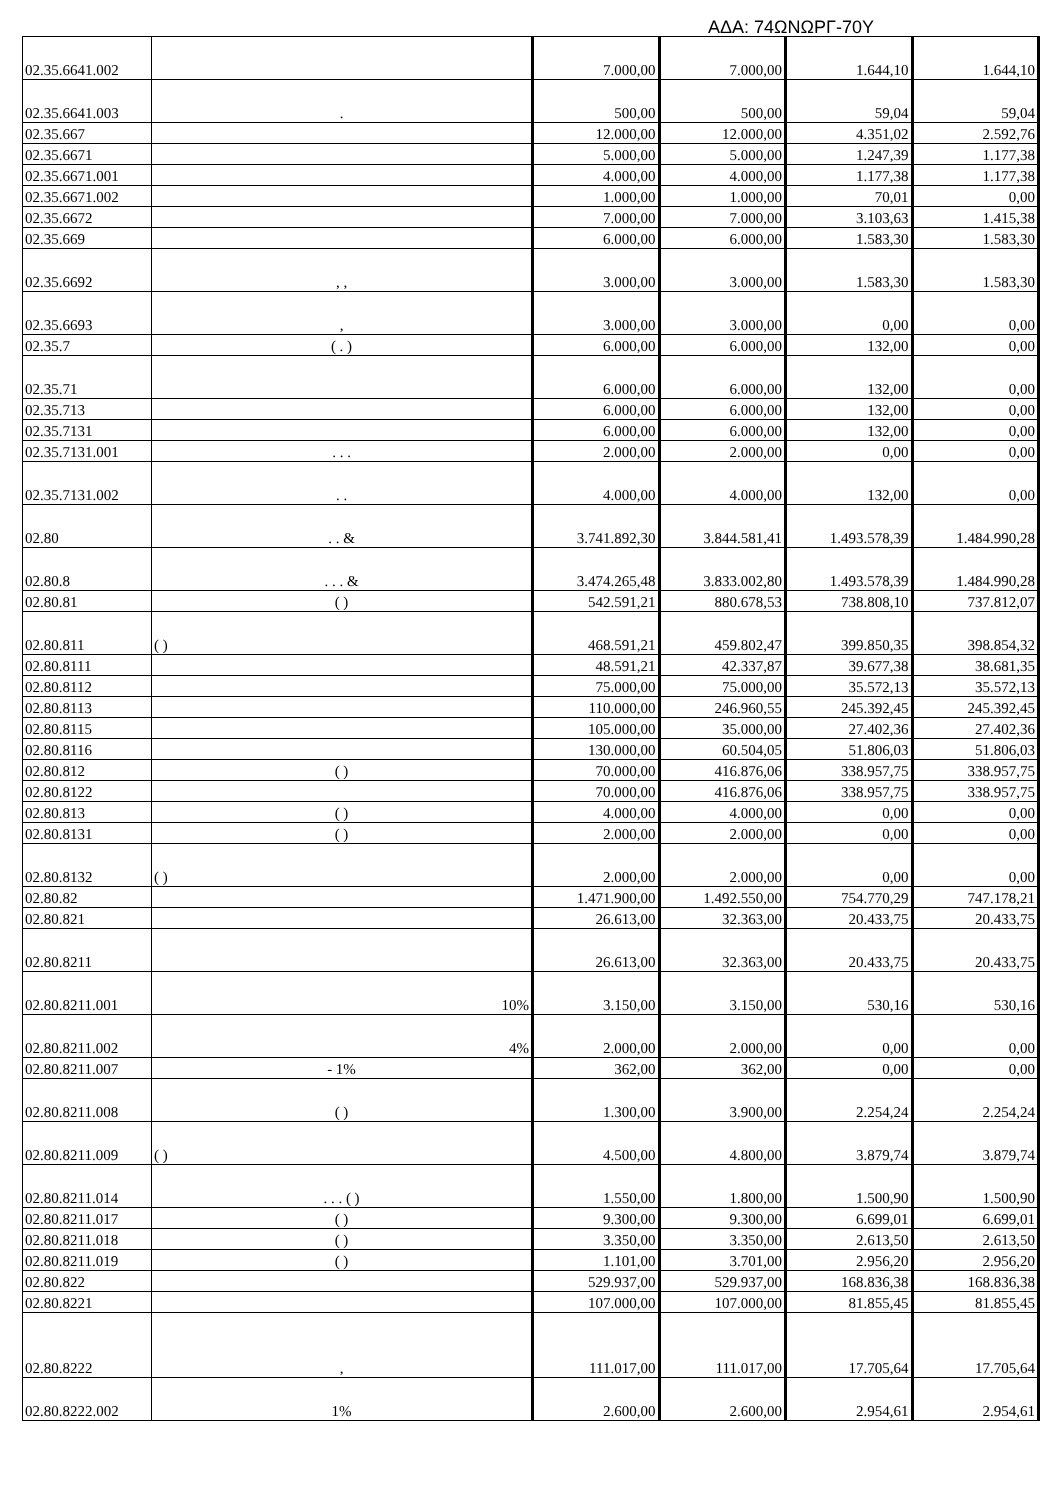ΑΔΑ: 74ΩΝΩΡΓ-70Υ
| 02.35.6641.002 | | 7.000,00 | 7.000,00 | 1.644,10 | 1.644,10 |
| 02.35.6641.003 | . | 500,00 | 500,00 | 59,04 | 59,04 |
| 02.35.667 | | 12.000,00 | 12.000,00 | 4.351,02 | 2.592,76 |
| 02.35.6671 | | 5.000,00 | 5.000,00 | 1.247,39 | 1.177,38 |
| 02.35.6671.001 | | 4.000,00 | 4.000,00 | 1.177,38 | 1.177,38 |
| 02.35.6671.002 | | 1.000,00 | 1.000,00 | 70,01 | 0,00 |
| 02.35.6672 | | 7.000,00 | 7.000,00 | 3.103,63 | 1.415,38 |
| 02.35.669 | | 6.000,00 | 6.000,00 | 1.583,30 | 1.583,30 |
| 02.35.6692 | , , | 3.000,00 | 3.000,00 | 1.583,30 | 1.583,30 |
| 02.35.6693 | , | 3.000,00 | 3.000,00 | 0,00 | 0,00 |
| 02.35.7 | ( . ) | 6.000,00 | 6.000,00 | 132,00 | 0,00 |
| 02.35.71 | | 6.000,00 | 6.000,00 | 132,00 | 0,00 |
| 02.35.713 | | 6.000,00 | 6.000,00 | 132,00 | 0,00 |
| 02.35.7131 | | 6.000,00 | 6.000,00 | 132,00 | 0,00 |
| 02.35.7131.001 | . . . | 2.000,00 | 2.000,00 | 0,00 | 0,00 |
| 02.35.7131.002 | . . | 4.000,00 | 4.000,00 | 132,00 | 0,00 |
| 02.80 | . . & | 3.741.892,30 | 3.844.581,41 | 1.493.578,39 | 1.484.990,28 |
| 02.80.8 | . . . & | 3.474.265,48 | 3.833.002,80 | 1.493.578,39 | 1.484.990,28 |
| 02.80.81 | ( ) | 542.591,21 | 880.678,53 | 738.808,10 | 737.812,07 |
| 02.80.811 | ( ) | 468.591,21 | 459.802,47 | 399.850,35 | 398.854,32 |
| 02.80.8111 | | 48.591,21 | 42.337,87 | 39.677,38 | 38.681,35 |
| 02.80.8112 | | 75.000,00 | 75.000,00 | 35.572,13 | 35.572,13 |
| 02.80.8113 | | 110.000,00 | 246.960,55 | 245.392,45 | 245.392,45 |
| 02.80.8115 | | 105.000,00 | 35.000,00 | 27.402,36 | 27.402,36 |
| 02.80.8116 | | 130.000,00 | 60.504,05 | 51.806,03 | 51.806,03 |
| 02.80.812 | ( ) | 70.000,00 | 416.876,06 | 338.957,75 | 338.957,75 |
| 02.80.8122 | | 70.000,00 | 416.876,06 | 338.957,75 | 338.957,75 |
| 02.80.813 | ( ) | 4.000,00 | 4.000,00 | 0,00 | 0,00 |
| 02.80.8131 | ( ) | 2.000,00 | 2.000,00 | 0,00 | 0,00 |
| 02.80.8132 | ( ) | 2.000,00 | 2.000,00 | 0,00 | 0,00 |
| 02.80.82 | | 1.471.900,00 | 1.492.550,00 | 754.770,29 | 747.178,21 |
| 02.80.821 | | 26.613,00 | 32.363,00 | 20.433,75 | 20.433,75 |
| 02.80.8211 | | 26.613,00 | 32.363,00 | 20.433,75 | 20.433,75 |
| 02.80.8211.001 | 10% | 3.150,00 | 3.150,00 | 530,16 | 530,16 |
| 02.80.8211.002 | 4% | 2.000,00 | 2.000,00 | 0,00 | 0,00 |
| 02.80.8211.007 | - 1% | 362,00 | 362,00 | 0,00 | 0,00 |
| 02.80.8211.008 | ( ) | 1.300,00 | 3.900,00 | 2.254,24 | 2.254,24 |
| 02.80.8211.009 | ( ) | 4.500,00 | 4.800,00 | 3.879,74 | 3.879,74 |
| 02.80.8211.014 | . . . ( ) | 1.550,00 | 1.800,00 | 1.500,90 | 1.500,90 |
| 02.80.8211.017 | ( ) | 9.300,00 | 9.300,00 | 6.699,01 | 6.699,01 |
| 02.80.8211.018 | ( ) | 3.350,00 | 3.350,00 | 2.613,50 | 2.613,50 |
| 02.80.8211.019 | ( ) | 1.101,00 | 3.701,00 | 2.956,20 | 2.956,20 |
| 02.80.822 | | 529.937,00 | 529.937,00 | 168.836,38 | 168.836,38 |
| 02.80.8221 | | 107.000,00 | 107.000,00 | 81.855,45 | 81.855,45 |
| 02.80.8222 | , | 111.017,00 | 111.017,00 | 17.705,64 | 17.705,64 |
| 02.80.8222.002 | 1% | 2.600,00 | 2.600,00 | 2.954,61 | 2.954,61 |